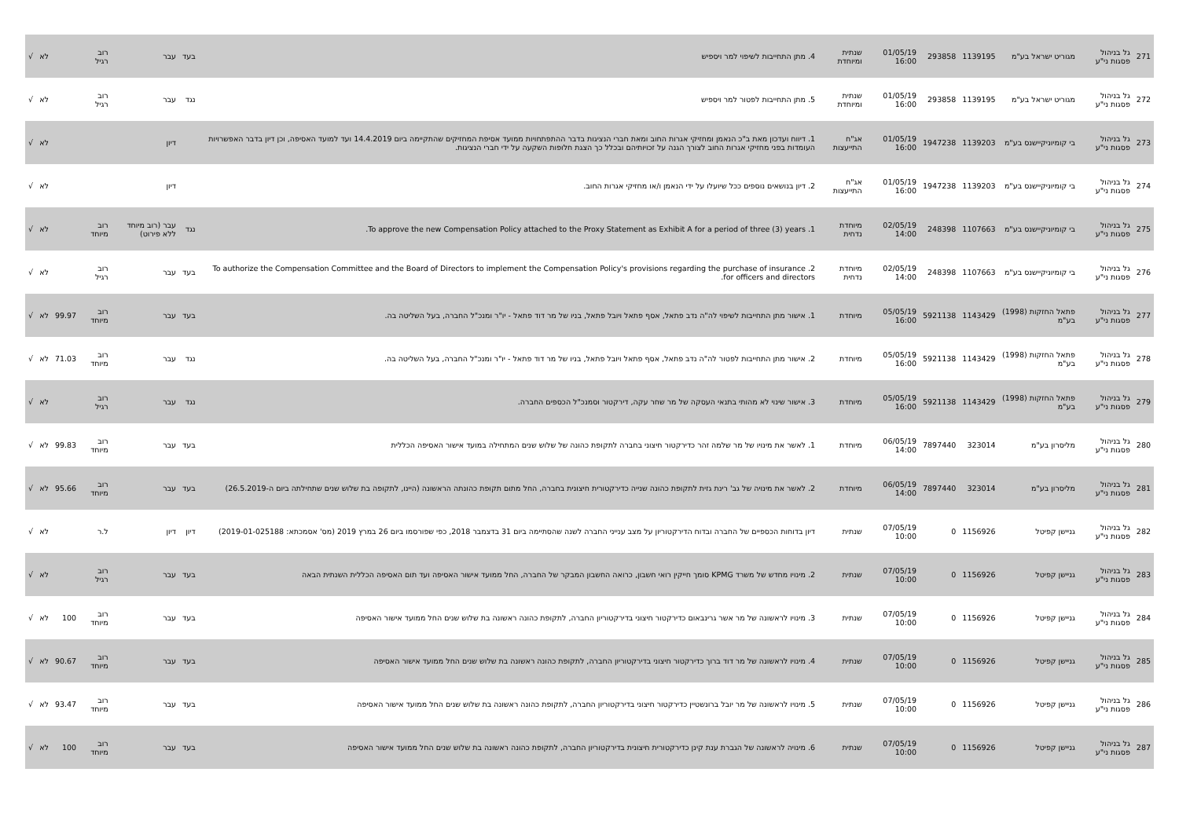| 271 | גל בניהול פסגות ני"ע | מגוריט ישראל בע"מ | 1139195 | 293858 | 01/05/19 16:00 | שנתית ומיוחדת | 4. מתן התחייבות לשיפוי למר ויספיש | בעד | עבר | רוב רגיל | | לא | √ |
| 272 | גל בניהול פסגות ני"ע | מגוריט ישראל בע"מ | 1139195 | 293858 | 01/05/19 16:00 | שנתית ומיוחדת | 5. מתן התחייבות לפטור למר ויספיש | נגד | עבר | רוב רגיל | | לא | √ |
| 273 | גל בניהול פסגות ני"ע | בי קומיוניקיישנס בע"מ | 1139203 | 1947238 | 01/05/19 16:00 | אג"ח התייעצות | 1. דיווח ועדכון מאת ב"כ הנאמן ומחזיקי אגרות החוב ומאת חברי הנציגות בדבר ההתפתחויות ממועד אסיפת המחזיקים שהתקיימה ביום 14.4.2019 ועד למועד האסיפה, וכן דיון בדבר האפשרויות העומדות בפני מחזיקי אגרות החוב לצורך הגנה על זכויותיהם ובכלל כך הצגת חלופות השקעה על ידי חברי הנציגות. | | דיון | | | לא | √ |
| 274 | גל בניהול פסגות ני"ע | בי קומיוניקיישנס בע"מ | 1139203 | 1947238 | 01/05/19 16:00 | אג"ח התייעצות | 2. דיון בנושאים נוספים ככל שיועלו על ידי הנאמן ו/או מחזיקי אגרות החוב. | | דיון | | | לא | √ |
| 275 | גל בניהול פסגות ני"ע | בי קומיוניקיישנס בע"מ | 1107663 | 248398 | 02/05/19 14:00 | מיוחדת נדחית | 1. To approve the new Compensation Policy attached to the Proxy Statement as Exhibit A for a period of three (3) years. | נגד | עבר (רוב מיוחד ללא פירוט) | רוב מיוחד | | לא | √ |
| 276 | גל בניהול פסגות ני"ע | בי קומיוניקיישנס בע"מ | 1107663 | 248398 | 02/05/19 14:00 | מיוחדת נדחית | 2. To authorize the Compensation Committee and the Board of Directors to implement the Compensation Policy's provisions regarding the purchase of insurance for officers and directors. | בעד | עבר | רוב רגיל | | לא | √ |
| 277 | גל בניהול פסגות ני"ע | פתאל החזקות (1998) בע"מ | 1143429 | 5921138 | 05/05/19 16:00 | מיוחדת | 1. אישור מתן התחייבות לשיפוי לה"ה נדב פתאל, אסף פתאל ויובל פתאל, בניו של מר דוד פתאל - יו"ר ומנכ"ל החברה, בעל השליטה בה. | בעד | עבר | רוב מיוחד | 99.97 | לא | √ |
| 278 | גל בניהול פסגות ני"ע | פתאל החזקות (1998) בע"מ | 1143429 | 5921138 | 05/05/19 16:00 | מיוחדת | 2. אישור מתן התחייבות לפטור לה"ה נדב פתאל, אסף פתאל ויובל פתאל, בניו של מר דוד פתאל - יו"ר ומנכ"ל החברה, בעל השליטה בה. | נגד | עבר | רוב מיוחד | 71.03 | לא | √ |
| 279 | גל בניהול פסגות ני"ע | פתאל החזקות (1998) בע"מ | 1143429 | 5921138 | 05/05/19 16:00 | מיוחדת | 3. אישור שינוי לא מהותי בתנאי העסקה של מר שחר עקה, דירקטור וסמנכ"ל הכספים החברה. | נגד | עבר | רוב רגיל | | לא | √ |
| 280 | גל בניהול פסגות ני"ע | מליסרון בע"מ | 323014 | 7897440 | 06/05/19 14:00 | מיוחדת | 1. לאשר את מינויו של מר שלמה זהר כדירקטור חיצוני בחברה לתקופת כהונה של שלוש שנים המתחילה במועד אישור האסיפה הכללית | בעד | עבר | רוב מיוחד | 99.83 | לא | √ |
| 281 | גל בניהול פסגות ני"ע | מליסרון בע"מ | 323014 | 7897440 | 06/05/19 14:00 | מיוחדת | 2. לאשר את מינויה של גב' רינת גזית לתקופת כהונה שנייה כדירקטורית חיצונית בחברה, החל מתום תקופת כהונתה הראשונה (היינו, לתקופה בת שלוש שנים שתחילתה ביום ה-26.5.2019) | בעד | עבר | רוב מיוחד | 95.66 | לא | √ |
| 282 | גל בניהול פסגות ני"ע | גניישן קפיטל | 1156926 | 0 | 07/05/19 10:00 | שנתית | דיון בדוחות הכספיים של החברה ובדוח הדירקטוריון על מצב ענייני החברה לשנה שהסתיימה ביום 31 בדצמבר 2018, כפי שפורסמו ביום 26 במרץ 2019 (מס' אסמכתא: 2019-01-025188) | דיון | דיון | ל.ר | | לא | √ |
| 283 | גל בניהול פסגות ני"ע | גניישן קפיטל | 1156926 | 0 | 07/05/19 10:00 | שנתית | 2. מינויו מחדש של משרד KPMG סומך חייקין רואי חשבון, כרואה החשבון המבקר של החברה, החל ממועד אישור האסיפה ועד תום האסיפה הכללית השנתית הבאה | בעד | עבר | רוב רגיל | | לא | √ |
| 284 | גל בניהול פסגות ני"ע | גניישן קפיטל | 1156926 | 0 | 07/05/19 10:00 | שנתית | 3. מינויו לראשונה של מר אשר גרינבאום כדירקטור חיצוני בדירקטוריון החברה, לתקופת כהונה ראשונה בת שלוש שנים החל ממועד אישור האסיפה | בעד | עבר | רוב מיוחד | 100 | לא | √ |
| 285 | גל בניהול פסגות ני"ע | גניישן קפיטל | 1156926 | 0 | 07/05/19 10:00 | שנתית | 4. מינויו לראשונה של מר דוד ברוך כדירקטור חיצוני בדירקטוריון החברה, לתקופת כהונה ראשונה בת שלוש שנים החל ממועד אישור האסיפה | בעד | עבר | רוב מיוחד | 90.67 | לא | √ |
| 286 | גל בניהול פסגות ני"ע | גניישן קפיטל | 1156926 | 0 | 07/05/19 10:00 | שנתית | 5. מינויו לראשונה של מר יובל ברונשטיין כדירקטור חיצוני בדירקטוריון החברה, לתקופת כהונה ראשונה בת שלוש שנים החל ממועד אישור האסיפה | בעד | עבר | רוב מיוחד | 93.47 | לא | √ |
| 287 | גל בניהול פסגות ני"ע | גניישן קפיטל | 1156926 | 0 | 07/05/19 10:00 | שנתית | 6. מינויה לראשונה של הגברת ענת קינן כדירקטורית חיצונית בדירקטוריון החברה, לתקופת כהונה ראשונה בת שלוש שנים החל ממועד אישור האסיפה | בעד | עבר | רוב מיוחד | 100 | לא | √ |